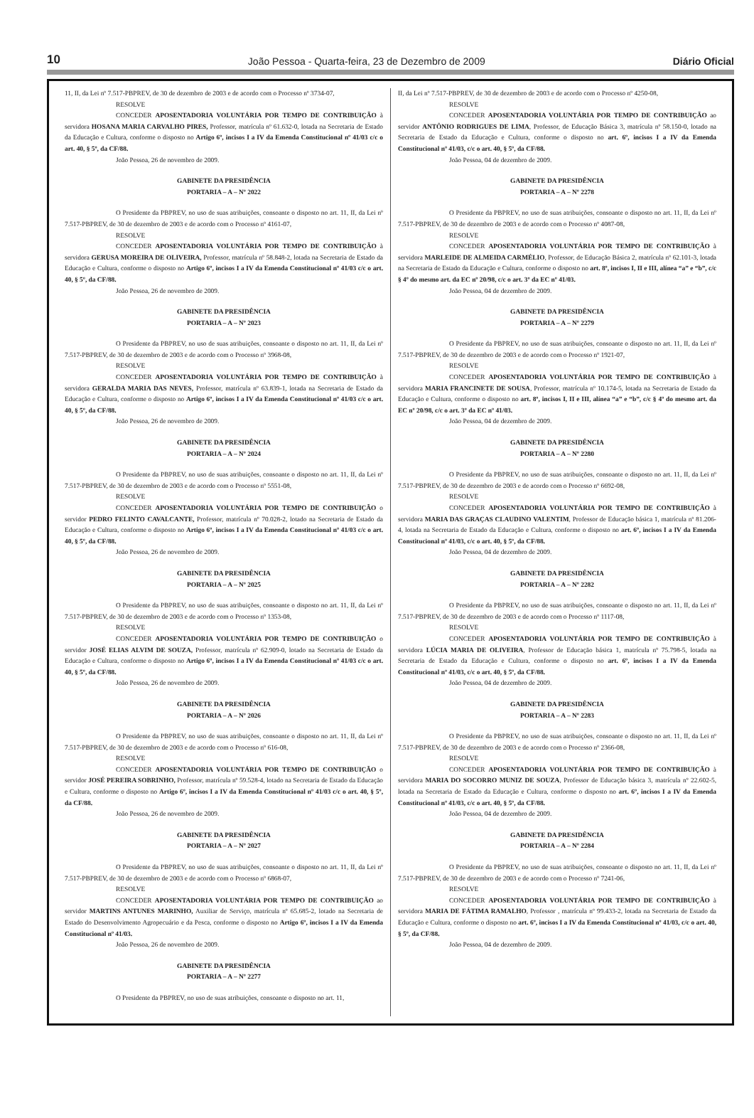10 João Pessoa - Quarta-feira, 23 de Dezembro de 2009 Diário Oficial
11, II, da Lei nº 7.517-PBPREV, de 30 de dezembro de 2003 e de acordo com o Processo nº 3734-07,
RESOLVE
CONCEDER APOSENTADORIA VOLUNTÁRIA POR TEMPO DE CONTRIBUIÇÃO à servidora HOSANA MARIA CARVALHO PIRES, Professor, matrícula nº 61.632-0, lotada na Secretaria de Estado da Educação e Cultura, conforme o disposto no Artigo 6º, incisos I a IV da Emenda Constitucional nº 41/03 c/c o art. 40, § 5º, da CF/88.
João Pessoa, 26 de novembro de 2009.
GABINETE DA PRESIDÊNCIA
PORTARIA – A – Nº 2022
O Presidente da PBPREV, no uso de suas atribuições, consoante o disposto no art. 11, II, da Lei nº 7.517-PBPREV, de 30 de dezembro de 2003 e de acordo com o Processo nº 4161-07,
RESOLVE
CONCEDER APOSENTADORIA VOLUNTÁRIA POR TEMPO DE CONTRIBUIÇÃO à servidora GERUSA MOREIRA DE OLIVEIRA, Professor, matrícula nº 58.848-2, lotada na Secretaria de Estado da Educação e Cultura, conforme o disposto no Artigo 6º, incisos I a IV da Emenda Constitucional nº 41/03 c/c o art. 40, § 5º, da CF/88.
João Pessoa, 26 de novembro de 2009.
GABINETE DA PRESIDÊNCIA
PORTARIA – A – Nº 2023
O Presidente da PBPREV, no uso de suas atribuições, consoante o disposto no art. 11, II, da Lei nº 7.517-PBPREV, de 30 de dezembro de 2003 e de acordo com o Processo nº 3968-08,
RESOLVE
CONCEDER APOSENTADORIA VOLUNTÁRIA POR TEMPO DE CONTRIBUIÇÃO à servidora GERALDA MARIA DAS NEVES, Professor, matrícula nº 63.839-1, lotada na Secretaria de Estado da Educação e Cultura, conforme o disposto no Artigo 6º, incisos I a IV da Emenda Constitucional nº 41/03 c/c o art. 40, § 5º, da CF/88.
João Pessoa, 26 de novembro de 2009.
GABINETE DA PRESIDÊNCIA
PORTARIA – A – Nº 2024
O Presidente da PBPREV, no uso de suas atribuições, consoante o disposto no art. 11, II, da Lei nº 7.517-PBPREV, de 30 de dezembro de 2003 e de acordo com o Processo nº 5551-08,
RESOLVE
CONCEDER APOSENTADORIA VOLUNTÁRIA POR TEMPO DE CONTRIBUIÇÃO o servidor PEDRO FELINTO CAVALCANTE, Professor, matrícula nº 70.028-2, lotado na Secretaria de Estado da Educação e Cultura, conforme o disposto no Artigo 6º, incisos I a IV da Emenda Constitucional nº 41/03 c/c o art. 40, § 5º, da CF/88.
João Pessoa, 26 de novembro de 2009.
GABINETE DA PRESIDÊNCIA
PORTARIA – A – Nº 2025
O Presidente da PBPREV, no uso de suas atribuições, consoante o disposto no art. 11, II, da Lei nº 7.517-PBPREV, de 30 de dezembro de 2003 e de acordo com o Processo nº 1353-08,
RESOLVE
CONCEDER APOSENTADORIA VOLUNTÁRIA POR TEMPO DE CONTRIBUIÇÃO o servidor JOSÉ ELIAS ALVIM DE SOUZA, Professor, matrícula nº 62.909-0, lotado na Secretaria de Estado da Educação e Cultura, conforme o disposto no Artigo 6º, incisos I a IV da Emenda Constitucional nº 41/03 c/c o art. 40, § 5º, da CF/88.
João Pessoa, 26 de novembro de 2009.
GABINETE DA PRESIDÊNCIA
PORTARIA – A – Nº 2026
O Presidente da PBPREV, no uso de suas atribuições, consoante o disposto no art. 11, II, da Lei nº 7.517-PBPREV, de 30 de dezembro de 2003 e de acordo com o Processo nº 616-08,
RESOLVE
CONCEDER APOSENTADORIA VOLUNTÁRIA POR TEMPO DE CONTRIBUIÇÃO o servidor JOSÉ PEREIRA SOBRINHO, Professor, matrícula nº 59.528-4, lotado na Secretaria de Estado da Educação e Cultura, conforme o disposto no Artigo 6º, incisos I a IV da Emenda Constitucional nº 41/03 c/c o art. 40, § 5º, da CF/88.
João Pessoa, 26 de novembro de 2009.
GABINETE DA PRESIDÊNCIA
PORTARIA – A – Nº 2027
O Presidente da PBPREV, no uso de suas atribuições, consoante o disposto no art. 11, II, da Lei nº 7.517-PBPREV, de 30 de dezembro de 2003 e de acordo com o Processo nº 6868-07,
RESOLVE
CONCEDER APOSENTADORIA VOLUNTÁRIA POR TEMPO DE CONTRIBUIÇÃO ao servidor MARTINS ANTUNES MARINHO, Auxiliar de Serviço, matrícula nº 65.685-2, lotado na Secretaria de Estado do Desenvolvimento Agropecuário e da Pesca, conforme o disposto no Artigo 6º, incisos I a IV da Emenda Constitucional nº 41/03.
João Pessoa, 26 de novembro de 2009.
GABINETE DA PRESIDÊNCIA
PORTARIA – A – Nº 2277
O Presidente da PBPREV, no uso de suas atribuições, consoante o disposto no art. 11,
II, da Lei nº 7.517-PBPREV, de 30 de dezembro de 2003 e de acordo com o Processo nº 4250-08,
RESOLVE
CONCEDER APOSENTADORIA VOLUNTÁRIA POR TEMPO DE CONTRIBUIÇÃO ao servidor ANTÔNIO RODRIGUES DE LIMA, Professor, de Educação Básica 3, matrícula nº 58.150-0, lotado na Secretaria de Estado da Educação e Cultura, conforme o disposto no art. 6º, incisos I a IV da Emenda Constitucional nº 41/03, c/c o art. 40, § 5º, da CF/88.
João Pessoa, 04 de dezembro de 2009.
GABINETE DA PRESIDÊNCIA
PORTARIA – A – Nº 2278
O Presidente da PBPREV, no uso de suas atribuições, consoante o disposto no art. 11, II, da Lei nº 7.517-PBPREV, de 30 de dezembro de 2003 e de acordo com o Processo nº 4087-08,
RESOLVE
CONCEDER APOSENTADORIA VOLUNTÁRIA POR TEMPO DE CONTRIBUIÇÃO à servidora MARLEIDE DE ALMEIDA CARMÉLIO, Professor, de Educação Básica 2, matrícula nº 62.101-3, lotada na Secretaria de Estado da Educação e Cultura, conforme o disposto no art. 8º, incisos I, II e III, alínea “a” e “b”, c/c § 4º do mesmo art. da EC nº 20/98, c/c o art. 3º da EC nº 41/03.
João Pessoa, 04 de dezembro de 2009.
GABINETE DA PRESIDÊNCIA
PORTARIA – A – Nº 2279
O Presidente da PBPREV, no uso de suas atribuições, consoante o disposto no art. 11, II, da Lei nº 7.517-PBPREV, de 30 de dezembro de 2003 e de acordo com o Processo nº 1921-07,
RESOLVE
CONCEDER APOSENTADORIA VOLUNTÁRIA POR TEMPO DE CONTRIBUIÇÃO à servidora MARIA FRANCINETE DE SOUSA, Professor, matrícula nº 10.174-5, lotada na Secretaria de Estado da Educação e Cultura, conforme o disposto no art. 8º, incisos I, II e III, alínea “a” e “b”, c/c § 4º do mesmo art. da EC nº 20/98, c/c o art. 3º da EC nº 41/03.
João Pessoa, 04 de dezembro de 2009.
GABINETE DA PRESIDÊNCIA
PORTARIA – A – Nº 2280
O Presidente da PBPREV, no uso de suas atribuições, consoante o disposto no art. 11, II, da Lei nº 7.517-PBPREV, de 30 de dezembro de 2003 e de acordo com o Processo nº 6692-08,
RESOLVE
CONCEDER APOSENTADORIA VOLUNTÁRIA POR TEMPO DE CONTRIBUIÇÃO à servidora MARIA DAS GRAÇAS CLAUDINO VALENTIM, Professor de Educação básica 1, matrícula nº 81.206-4, lotada na Secretaria de Estado da Educação e Cultura, conforme o disposto no art. 6º, incisos I a IV da Emenda Constitucional nº 41/03, c/c o art. 40, § 5º, da CF/88.
João Pessoa, 04 de dezembro de 2009.
GABINETE DA PRESIDÊNCIA
PORTARIA – A – Nº 2282
O Presidente da PBPREV, no uso de suas atribuições, consoante o disposto no art. 11, II, da Lei nº 7.517-PBPREV, de 30 de dezembro de 2003 e de acordo com o Processo nº 1117-08,
RESOLVE
CONCEDER APOSENTADORIA VOLUNTÁRIA POR TEMPO DE CONTRIBUIÇÃO à servidora LÚCIA MARIA DE OLIVEIRA, Professor de Educação básica 1, matrícula nº 75.798-5, lotada na Secretaria de Estado da Educação e Cultura, conforme o disposto no art. 6º, incisos I a IV da Emenda Constitucional nº 41/03, c/c o art. 40, § 5º, da CF/88.
João Pessoa, 04 de dezembro de 2009.
GABINETE DA PRESIDÊNCIA
PORTARIA – A – Nº 2283
O Presidente da PBPREV, no uso de suas atribuições, consoante o disposto no art. 11, II, da Lei nº 7.517-PBPREV, de 30 de dezembro de 2003 e de acordo com o Processo nº 2366-08,
RESOLVE
CONCEDER APOSENTADORIA VOLUNTÁRIA POR TEMPO DE CONTRIBUIÇÃO à servidora MARIA DO SOCORRO MUNIZ DE SOUZA, Professor de Educação básica 3, matrícula nº 22.602-5, lotada na Secretaria de Estado da Educação e Cultura, conforme o disposto no art. 6º, incisos I a IV da Emenda Constitucional nº 41/03, c/c o art. 40, § 5º, da CF/88.
João Pessoa, 04 de dezembro de 2009.
GABINETE DA PRESIDÊNCIA
PORTARIA – A – Nº 2284
O Presidente da PBPREV, no uso de suas atribuições, consoante o disposto no art. 11, II, da Lei nº 7.517-PBPREV, de 30 de dezembro de 2003 e de acordo com o Processo nº 7241-06,
RESOLVE
CONCEDER APOSENTADORIA VOLUNTÁRIA POR TEMPO DE CONTRIBUIÇÃO à servidora MARIA DE FÁTIMA RAMALHO, Professor , matrícula nº 99.433-2, lotada na Secretaria de Estado da Educação e Cultura, conforme o disposto no art. 6º, incisos I a IV da Emenda Constitucional nº 41/03, c/c o art. 40, § 5º, da CF/88.
João Pessoa, 04 de dezembro de 2009.